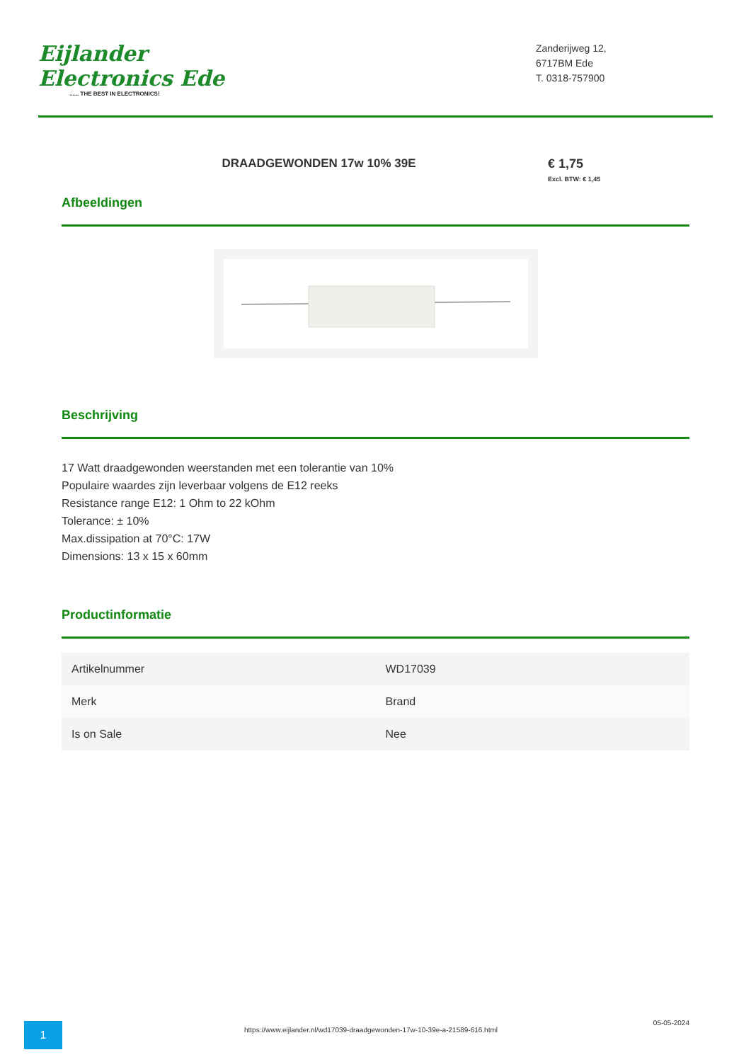Eijlander Electronics Ede...... THE BEST IN ELECTRONICS!
Zanderijweg 12,
6717BM Ede
T. 0318-757900
DRAADGEWONDEN 17w 10% 39E € 1,75
Excl. BTW: € 1,45
Afbeeldingen
Beschrijving
17 Watt draadgewonden weerstanden met een tolerantie van 10%
Populaire waardes zijn leverbaar volgens de E12 reeks
Resistance range E12: 1 Ohm to 22 kOhm
Tolerance: ± 10%
Max.dissipation at 70°C: 17W
Dimensions: 13 x 15 x 60mm
Productinformatie
| Artikelnummer | WD17039 |
| Merk | Brand |
| Is on Sale | Nee |
1
https://www.eijlander.nl/wd17039-draadgewonden-17w-10-39e-a-21589-616.html
05-05-2024